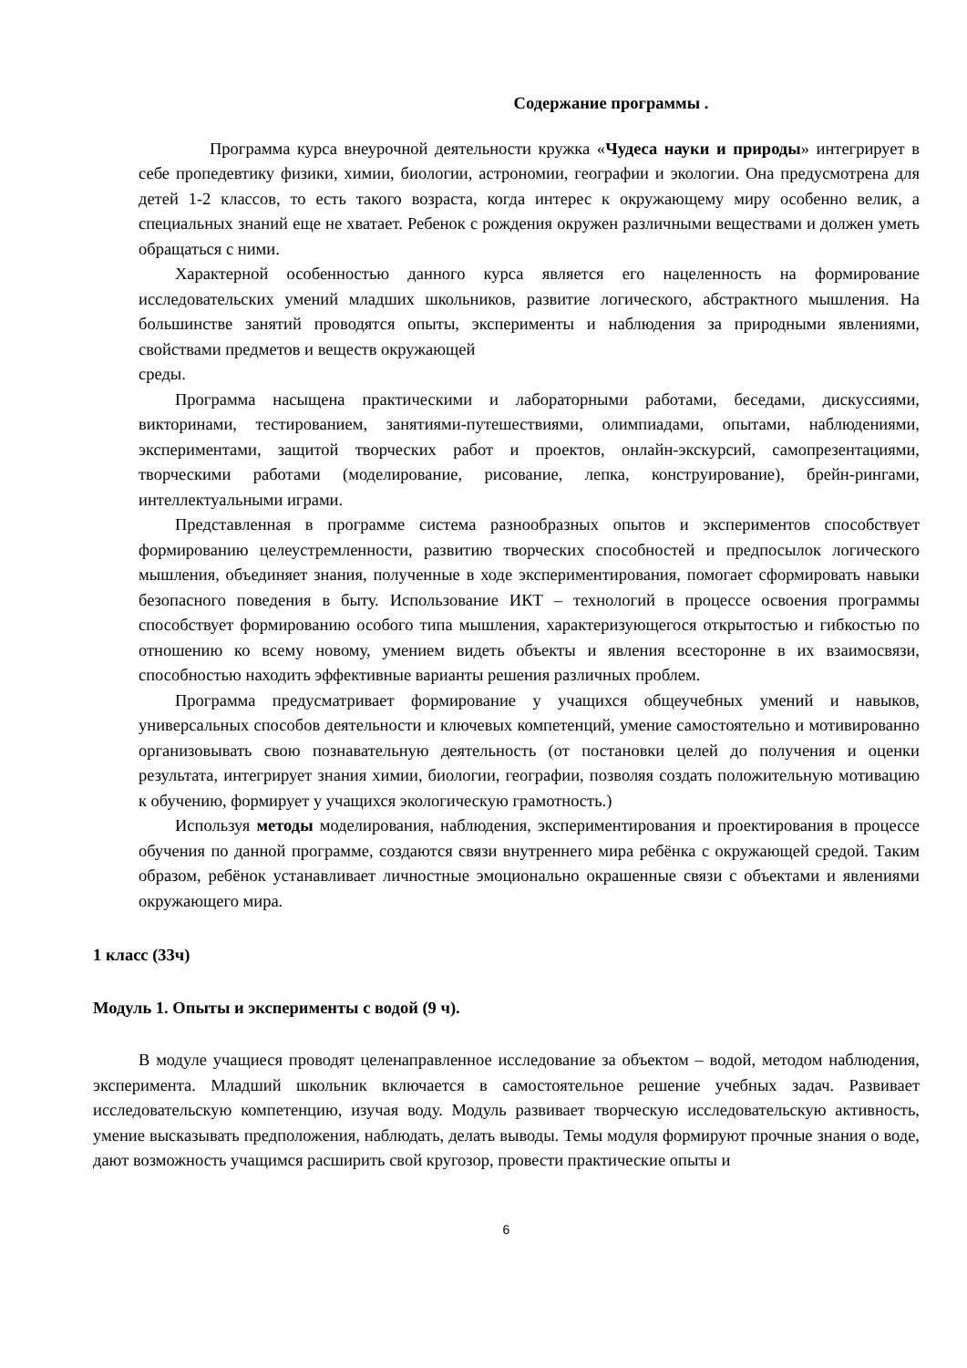Содержание программы .
Программа курса внеурочной деятельности кружка «Чудеса науки и природы» интегрирует в себе пропедевтику физики, химии, биологии, астрономии, географии и экологии. Она предусмотрена для детей 1-2 классов, то есть такого возраста, когда интерес к окружающему миру особенно велик, а специальных знаний еще не хватает. Ребенок с рождения окружен различными веществами и должен уметь обращаться с ними.
Характерной особенностью данного курса является его нацеленность на формирование исследовательских умений младших школьников, развитие логического, абстрактного мышления. На большинстве занятий проводятся опыты, эксперименты и наблюдения за природными явлениями, свойствами предметов и веществ окружающей
среды.
Программа насыщена практическими и лабораторными работами, беседами, дискуссиями, викторинами, тестированием, занятиями-путешествиями, олимпиадами, опытами, наблюдениями, экспериментами, защитой творческих работ и проектов, онлайн-экскурсий, самопрезентациями, творческими работами (моделирование, рисование, лепка, конструирование), брейн-рингами, интеллектуальными играми.
Представленная в программе система разнообразных опытов и экспериментов способствует формированию целеустремленности, развитию творческих способностей и предпосылок логического мышления, объединяет знания, полученные в ходе экспериментирования, помогает сформировать навыки безопасного поведения в быту. Использование ИКТ – технологий в процессе освоения программы способствует формированию особого типа мышления, характеризующегося открытостью и гибкостью по отношению ко всему новому, умением видеть объекты и явления всесторонне в их взаимосвязи, способностью находить эффективные варианты решения различных проблем.
Программа предусматривает формирование у учащихся общеучебных умений и навыков, универсальных способов деятельности и ключевых компетенций, умение самостоятельно и мотивированно организовывать свою познавательную деятельность (от постановки целей до получения и оценки результата, интегрирует знания химии, биологии, географии, позволяя создать положительную мотивацию к обучению, формирует у учащихся экологическую грамотность.)
Используя методы моделирования, наблюдения, экспериментирования и проектирования в процессе обучения по данной программе, создаются связи внутреннего мира ребёнка с окружающей средой. Таким образом, ребёнок устанавливает личностные эмоционально окрашенные связи с объектами и явлениями окружающего мира.
1 класс (33ч)
Модуль 1. Опыты и эксперименты с водой (9 ч).
В модуле учащиеся проводят целенаправленное исследование за объектом – водой, методом наблюдения, эксперимента. Младший школьник включается в самостоятельное решение учебных задач. Развивает исследовательскую компетенцию, изучая воду. Модуль развивает творческую исследовательскую активность, умение высказывать предположения, наблюдать, делать выводы. Темы модуля формируют прочные знания о воде, дают возможность учащимся расширить свой кругозор, провести практические опыты и
6